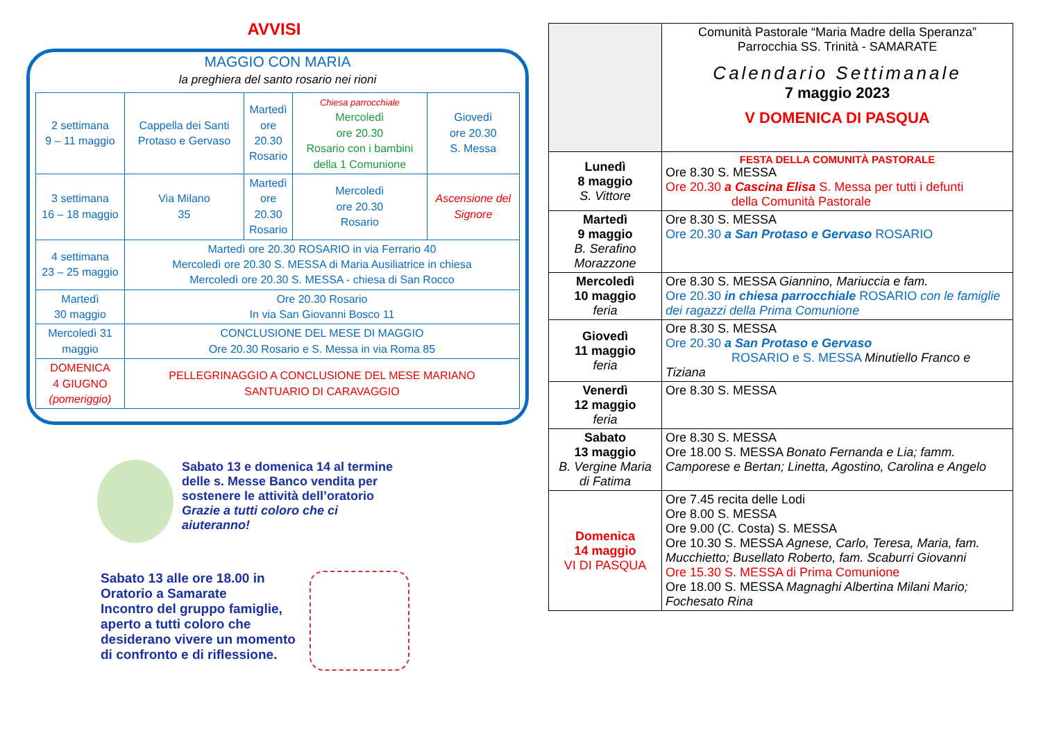AVVISI
MAGGIO CON MARIA
la preghiera del santo rosario nei rioni
| 2 settimana 9 – 11 maggio | Cappella dei Santi Protaso e Gervaso | Martedì ore 20.30 Rosario | Chiesa parrocchiale Mercoledì ore 20.30 Rosario con i bambini della 1 Comunione | Giovedì ore 20.30 S. Messa |
| 3 settimana 16 – 18 maggio | Via Milano 35 | Martedì ore 20.30 Rosario | Mercoledì ore 20.30 Rosario | Ascensione del Signore |
| 4 settimana 23 – 25 maggio | Martedì ore 20.30 ROSARIO in via Ferrario 40 Mercoledì ore 20.30 S. MESSA di Maria Ausiliatrice in chiesa Mercoledì ore 20.30 S. MESSA - chiesa di San Rocco | | | |
| Martedì 30 maggio | Ore 20.30 Rosario In via San Giovanni Bosco 11 | | | |
| Mercoledì 31 maggio | CONCLUSIONE DEL MESE DI MAGGIO Ore 20.30 Rosario e S. Messa in via Roma 85 | | | |
| DOMENICA 4 GIUGNO (pomeriggio) | PELLEGRINAGGIO A CONCLUSIONE DEL MESE MARIANO SANTUARIO DI CARAVAGGIO | | | |
Sabato 13 e domenica 14 al termine
delle s. Messe Banco vendita per
sostenere le attività dell’oratorio
Grazie a tutti coloro che ci
aiuteranno!
Sabato 13 alle ore 18.00 in
Oratorio a Samarate
Incontro del gruppo famiglie,
aperto a tutti coloro che
desiderano vivere un momento
di confronto e di riflessione.
| | Comunità Pastorale “Maria Madre della Speranza” Parrocchia SS. Trinità - SAMARATE Calendario Settimanale 7 maggio 2023 V DOMENICA DI PASQUA |
| Lunedì 8 maggio S. Vittore | FESTA DELLA COMUNITÀ PASTORALE Ore 8.30 S. MESSA Ore 20.30 a Cascina Elisa S. Messa per tutti i defunti della Comunità Pastorale |
| Martedì 9 maggio B. Serafino Morazzone | Ore 8.30 S. MESSA Ore 20.30 a San Protaso e Gervaso ROSARIO |
| Mercoledì 10 maggio feria | Ore 8.30 S. MESSA Giannino, Mariuccia e fam. Ore 20.30 in chiesa parrocchiale ROSARIO con le famiglie dei ragazzi della Prima Comunione |
| Giovedì 11 maggio feria | Ore 8.30 S. MESSA Ore 20.30 a San Protaso e Gervaso ROSARIO e S. MESSA Minutiello Franco e Tiziana |
| Venerdì 12 maggio feria | Ore 8.30 S. MESSA |
| Sabato 13 maggio B. Vergine Maria di Fatima | Ore 8.30 S. MESSA Ore 18.00 S. MESSA Bonato Fernanda e Lia; famm. Camporese e Bertan; Linetta, Agostino, Carolina e Angelo |
| Domenica 14 maggio VI DI PASQUA | Ore 7.45 recita delle Lodi Ore 8.00 S. MESSA Ore 9.00 (C. Costa) S. MESSA Ore 10.30 S. MESSA Agnese, Carlo, Teresa, Maria, fam. Mucchietto; Busellato Roberto, fam. Scaburri Giovanni Ore 15.30 S. MESSA di Prima Comunione Ore 18.00 S. MESSA Magnaghi Albertina Milani Mario; Fochesato Rina |